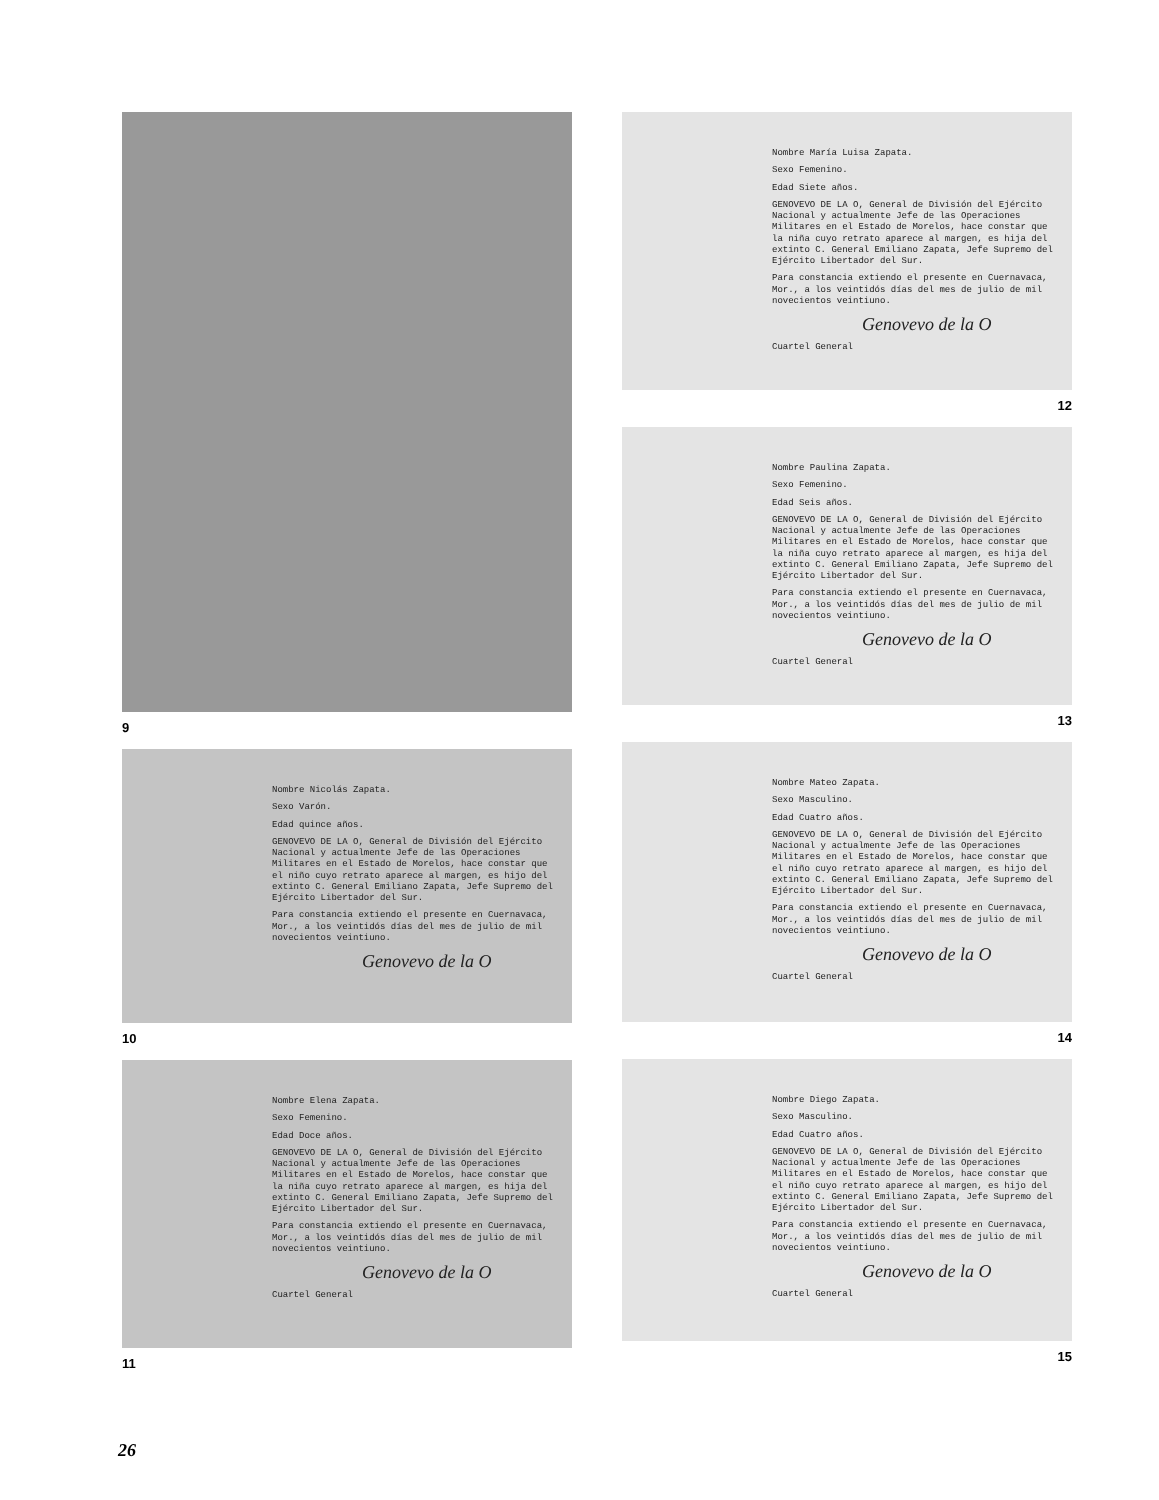9
Nombre Nicolás Zapata.
Sexo Varón.
Edad quince años.
GENOVEVO DE LA O, General de División del Ejército Nacional y actualmente Jefe de las Operaciones Militares en el Estado de Morelos, hace constar que el niño cuyo retrato aparece al margen, es hijo del extinto C. General Emiliano Zapata, Jefe Supremo del Ejército Libertador del Sur.
Para constancia extiendo el presente en Cuernavaca, Mor., a los veintidós días del mes de julio de mil novecientos veintiuno.
Genovevo de la O
10
Nombre Elena Zapata.
Sexo Femenino.
Edad Doce años.
GENOVEVO DE LA O, General de División del Ejército Nacional y actualmente Jefe de las Operaciones Militares en el Estado de Morelos, hace constar que la niña cuyo retrato aparece al margen, es hija del extinto C. General Emiliano Zapata, Jefe Supremo del Ejército Libertador del Sur.
Para constancia extiendo el presente en Cuernavaca, Mor., a los veintidós días del mes de julio de mil novecientos veintiuno.
Genovevo de la O
Cuartel General
11
Nombre María Luisa Zapata.
Sexo Femenino.
Edad Siete años.
GENOVEVO DE LA O, General de División del Ejército Nacional y actualmente Jefe de las Operaciones Militares en el Estado de Morelos, hace constar que la niña cuyo retrato aparece al margen, es hija del extinto C. General Emiliano Zapata, Jefe Supremo del Ejército Libertador del Sur.
Para constancia extiendo el presente en Cuernavaca, Mor., a los veintidós días del mes de julio de mil novecientos veintiuno.
Genovevo de la O
Cuartel General
12
Nombre Paulina Zapata.
Sexo Femenino.
Edad Seis años.
GENOVEVO DE LA O, General de División del Ejército Nacional y actualmente Jefe de las Operaciones Militares en el Estado de Morelos, hace constar que la niña cuyo retrato aparece al margen, es hija del extinto C. General Emiliano Zapata, Jefe Supremo del Ejército Libertador del Sur.
Para constancia extiendo el presente en Cuernavaca, Mor., a los veintidós días del mes de julio de mil novecientos veintiuno.
Genovevo de la O
Cuartel General
13
Nombre Mateo Zapata.
Sexo Masculino.
Edad Cuatro años.
GENOVEVO DE LA O, General de División del Ejército Nacional y actualmente Jefe de las Operaciones Militares en el Estado de Morelos, hace constar que el niño cuyo retrato aparece al margen, es hijo del extinto C. General Emiliano Zapata, Jefe Supremo del Ejército Libertador del Sur.
Para constancia extiendo el presente en Cuernavaca, Mor., a los veintidós días del mes de julio de mil novecientos veintiuno.
Genovevo de la O
Cuartel General
14
Nombre Diego Zapata.
Sexo Masculino.
Edad Cuatro años.
GENOVEVO DE LA O, General de División del Ejército Nacional y actualmente Jefe de las Operaciones Militares en el Estado de Morelos, hace constar que el niño cuyo retrato aparece al margen, es hijo del extinto C. General Emiliano Zapata, Jefe Supremo del Ejército Libertador del Sur.
Para constancia extiendo el presente en Cuernavaca, Mor., a los veintidós días del mes de julio de mil novecientos veintiuno.
Genovevo de la O
Cuartel General
15
26